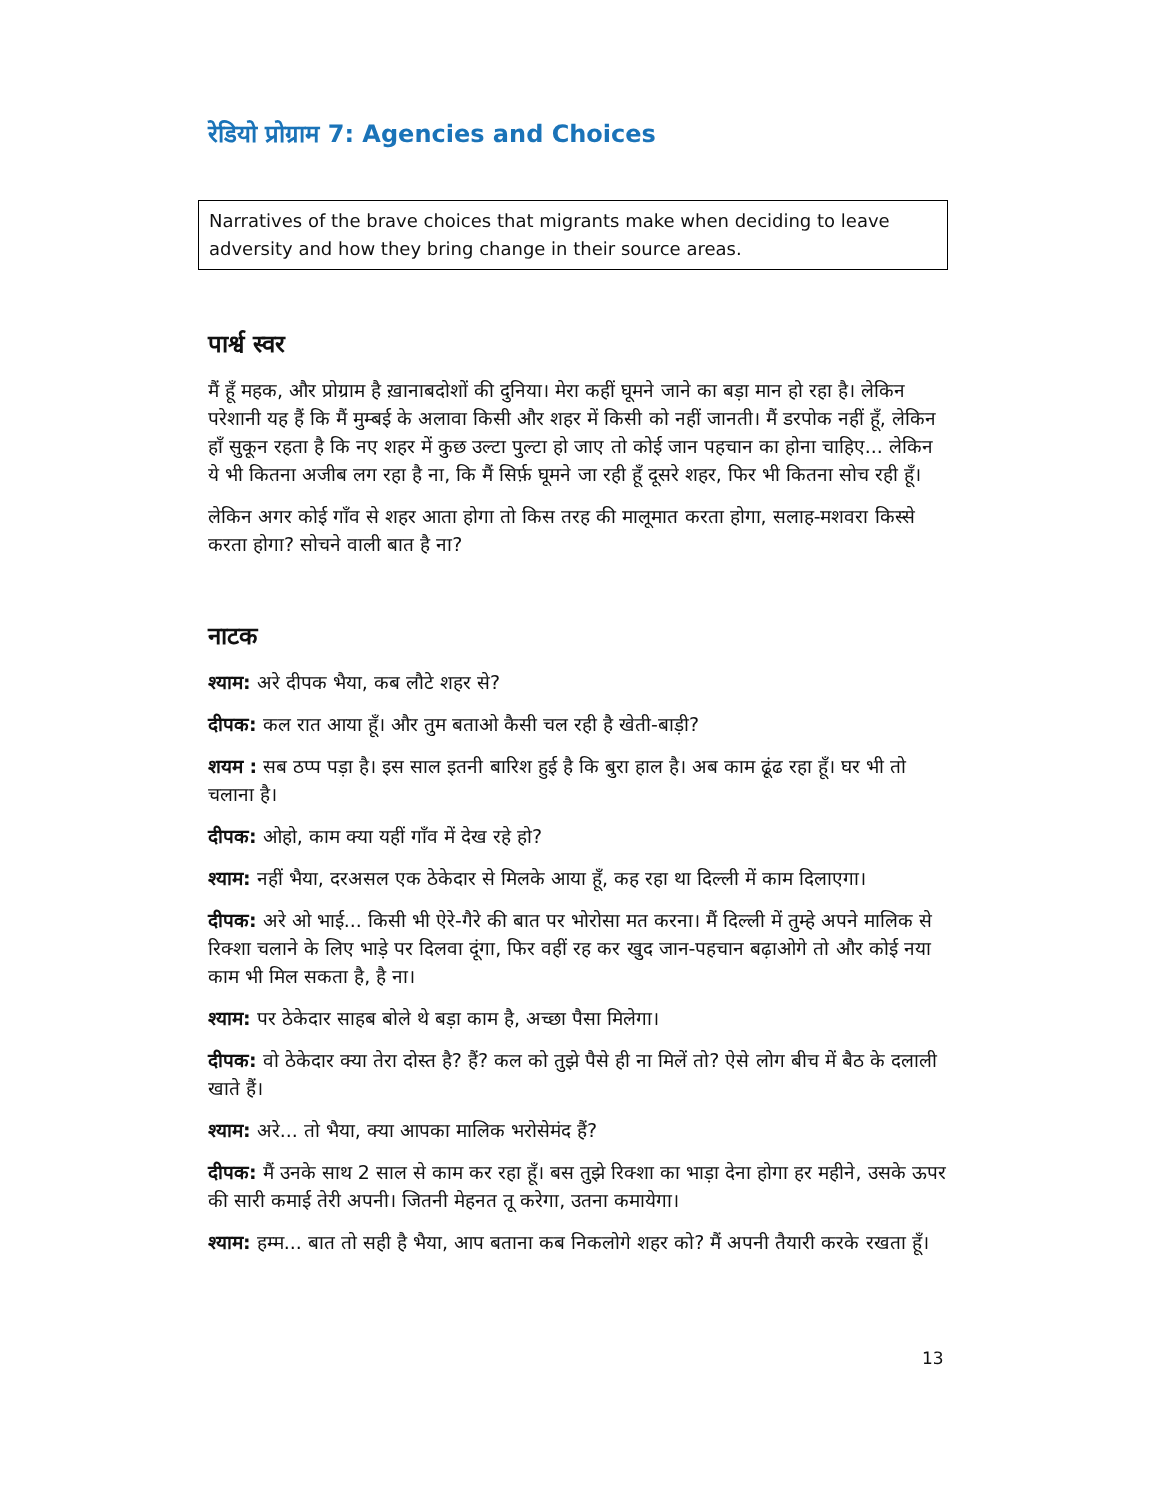रेडियो प्रोग्राम 7: Agencies and Choices
Narratives of the brave choices that migrants make when deciding to leave adversity and how they bring change in their source areas.
पार्श्व स्वर
मैं हूँ महक, और प्रोग्राम है ख़ानाबदोशों की दुनिया। मेरा कहीं घूमने जाने का बड़ा मान हो रहा है। लेकिन परेशानी यह हैं कि मैं मुम्बई के अलावा किसी और शहर में किसी को नहीं जानती। मैं डरपोक नहीं हूँ, लेकिन हाँ सुकून रहता है कि नए शहर में कुछ उल्टा पुल्टा हो जाए तो कोई जान पहचान का होना चाहिए... लेकिन ये भी कितना अजीब लग रहा है ना, कि मैं सिर्फ़ घूमने जा रही हूँ दूसरे शहर, फिर भी कितना सोच रही हूँ।
लेकिन अगर कोई गाँव से शहर आता होगा तो किस तरह की मालूमात करता होगा, सलाह-मशवरा किस्से करता होगा? सोचने वाली बात है ना?
नाटक
श्याम: अरे दीपक भैया, कब लौटे शहर से?
दीपक: कल रात आया हूँ। और तुम बताओ कैसी चल रही है खेती-बाड़ी?
शयम : सब ठप्प पड़ा है। इस साल इतनी बारिश हुई है कि बुरा हाल है। अब काम ढूंढ रहा हूँ। घर भी तो चलाना है।
दीपक: ओहो, काम क्या यहीं गाँव में देख रहे हो?
श्याम: नहीं भैया, दरअसल एक ठेकेदार से मिलके आया हूँ, कह रहा था दिल्ली में काम दिलाएगा।
दीपक: अरे ओ भाई... किसी भी ऐरे-गैरे की बात पर भोरोसा मत करना। मैं दिल्ली में तुम्हे अपने मालिक से रिक्शा चलाने के लिए भाड़े पर दिलवा दूंगा, फिर वहीं रह कर खुद जान-पहचान बढ़ाओगे तो और कोई नया काम भी मिल सकता है, है ना।
श्याम: पर ठेकेदार साहब बोले थे बड़ा काम है, अच्छा पैसा मिलेगा।
दीपक: वो ठेकेदार क्या तेरा दोस्त है? हैं? कल को तुझे पैसे ही ना मिलें तो? ऐसे लोग बीच में बैठ के दलाली खाते हैं।
श्याम: अरे... तो भैया, क्या आपका मालिक भरोसेमंद हैं?
दीपक: मैं उनके साथ 2 साल से काम कर रहा हूँ। बस तुझे रिक्शा का भाड़ा देना होगा हर महीने, उसके ऊपर की सारी कमाई तेरी अपनी। जितनी मेहनत तू करेगा, उतना कमायेगा।
श्याम: हम्म... बात तो सही है भैया, आप बताना कब निकलोगे शहर को? मैं अपनी तैयारी करके रखता हूँ।
13